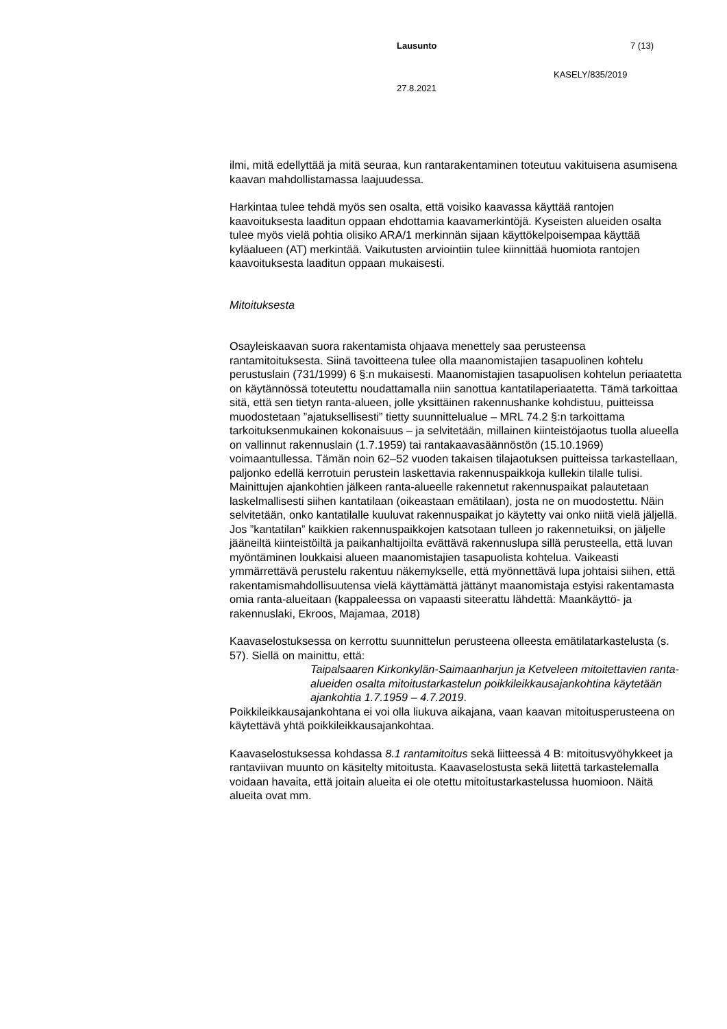Lausunto 7 (13)
KASELY/835/2019
27.8.2021
ilmi, mitä edellyttää ja mitä seuraa, kun rantarakentaminen toteutuu vakituisena asumisena kaavan mahdollistamassa laajuudessa.
Harkintaa tulee tehdä myös sen osalta, että voisiko kaavassa käyttää rantojen kaavoituksesta laaditun oppaan ehdottamia kaavamerkintöjä. Kyseisten alueiden osalta tulee myös vielä pohtia olisiko ARA/1 merkinnän sijaan käyttökelpoisempaa käyttää kyläalueen (AT) merkintää. Vaikutusten arviointiin tulee kiinnittää huomiota rantojen kaavoituksesta laaditun oppaan mukaisesti.
Mitoituksesta
Osayleiskaavan suora rakentamista ohjaava menettely saa perusteensa rantamitoituksesta. Siinä tavoitteena tulee olla maanomistajien tasapuolinen kohtelu perustuslain (731/1999) 6 §:n mukaisesti. Maanomistajien tasapuolisen kohtelun periaatetta on käytännössä toteutettu noudattamalla niin sanottua kantatilaperiaatetta. Tämä tarkoittaa sitä, että sen tietyn ranta-alueen, jolle yksittäinen rakennushanke kohdistuu, puitteissa muodostetaan ”ajatuksellisesti” tietty suunnittelualue – MRL 74.2 §:n tarkoittama tarkoituksenmukainen kokonaisuus – ja selvitetään, millainen kiinteistöjaotus tuolla alueella on vallinnut rakennuslain (1.7.1959) tai rantakaavasäännöstön (15.10.1969) voimaantullessa. Tämän noin 62–52 vuoden takaisen tilajaotuksen puitteissa tarkastellaan, paljonko edellä kerrotuin perustein laskettavia rakennuspaikkoja kullekin tilalle tulisi. Mainittujen ajankohtien jälkeen ranta-alueelle rakennetut rakennuspaikat palautetaan laskelmallisesti siihen kantatilaan (oikeastaan emätilaan), josta ne on muodostettu. Näin selvitetään, onko kantatilalle kuuluvat rakennuspaikat jo käytetty vai onko niitä vielä jäljellä. Jos ”kantatilan” kaikkien rakennuspaikkojen katsotaan tulleen jo rakennetuiksi, on jäljelle jääneiltä kiinteistöiltä ja paikanhaltijoilta evättävä rakennuslupa sillä perusteella, että luvan myöntäminen loukkaisi alueen maanomistajien tasapuolista kohtelua. Vaikeasti ymmärrettävä perustelu rakentuu näkemykselle, että myönnettävä lupa johtaisi siihen, että rakentamismahdollisuutensa vielä käyttämättä jättänyt maanomistaja estyisi rakentamasta omia ranta-alueitaan (kappaleessa on vapaasti siteerattu lähdettä: Maankäyttö- ja rakennuslaki, Ekroos, Majamaa, 2018)
Kaavaselostuksessa on kerrottu suunnittelun perusteena olleesta emätilatarkastelusta (s. 57). Siellä on mainittu, että:
Taipalsaaren Kirkonkylän-Saimaanharjun ja Ketveleen mitoitettavien ranta-alueiden osalta mitoitustarkastelun poikkileikkausajankohtina käytetään ajankohtia 1.7.1959 – 4.7.2019.
Poikkileikkausajankohtana ei voi olla liukuva aikajana, vaan kaavan mitoitusperusteena on käytettävä yhtä poikkileikkausajankohtaa.
Kaavaselostuksessa kohdassa 8.1 rantamitoitus sekä liitteessä 4 B: mitoitusvyöhykkeet ja rantaviivan muunto on käsitelty mitoitusta. Kaavaselostusta sekä liitettä tarkastelemalla voidaan havaita, että joitain alueita ei ole otettu mitoitustarkastelussa huomioon. Näitä alueita ovat mm.